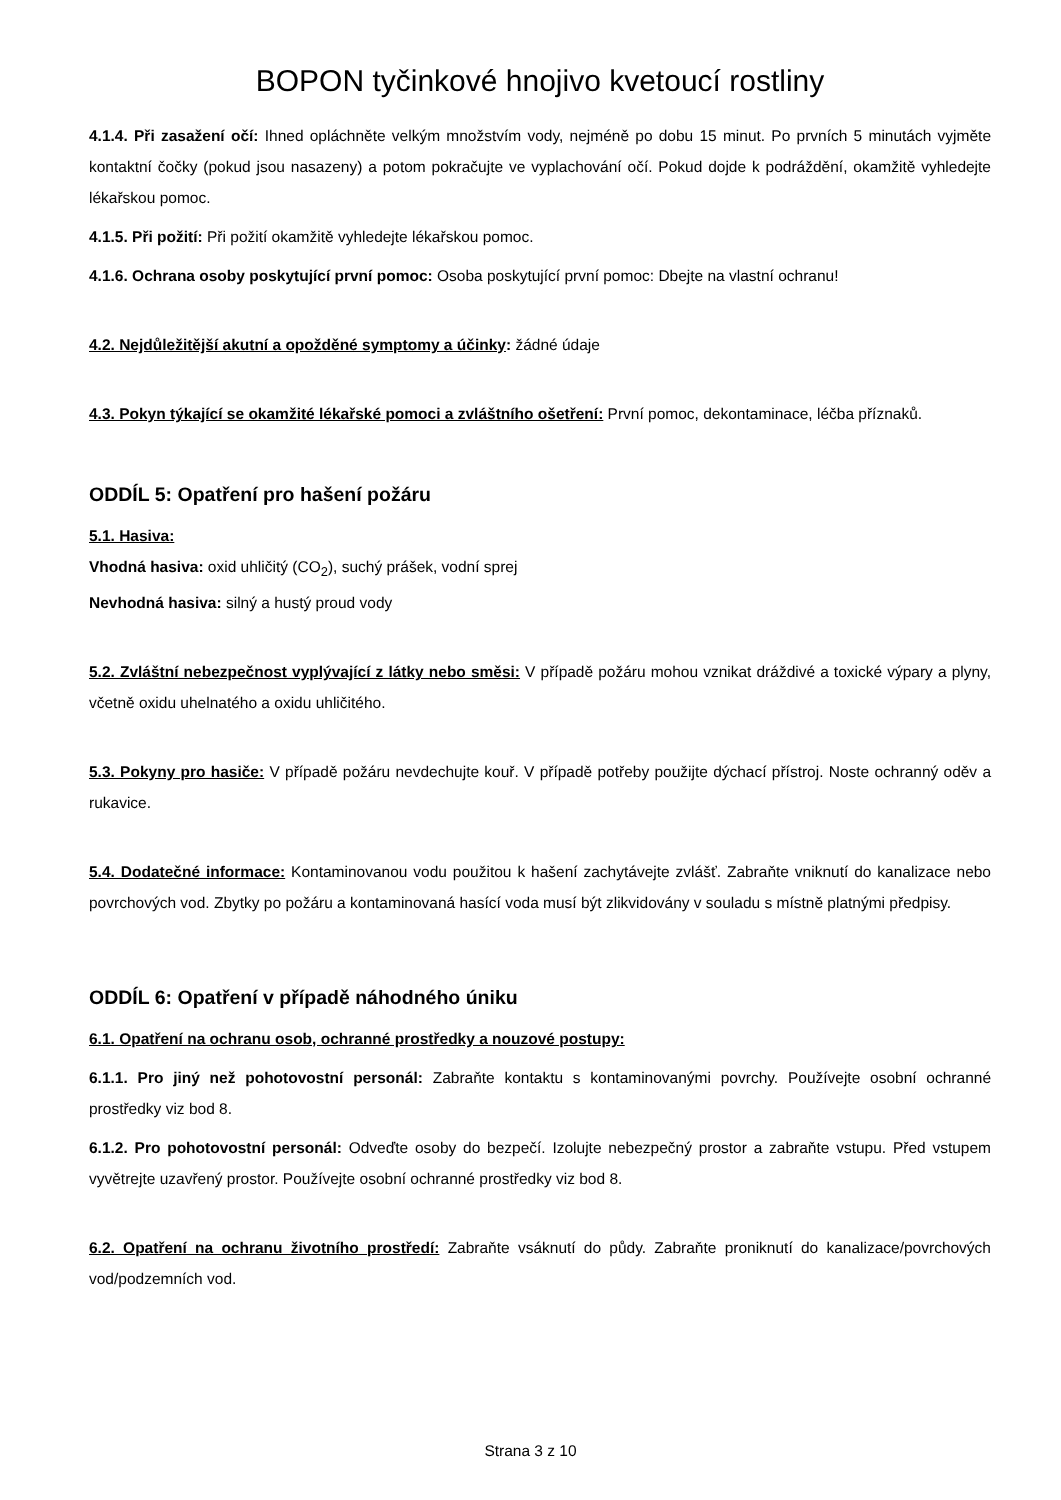BOPON tyčinkové hnojivo kvetoucí rostliny
4.1.4. Při zasažení očí: Ihned opláchněte velkým množstvím vody, nejméně po dobu 15 minut. Po prvních 5 minutách vyjměte kontaktní čočky (pokud jsou nasazeny) a potom pokračujte ve vyplachování očí. Pokud dojde k podráždění, okamžitě vyhledejte lékařskou pomoc.
4.1.5. Při požití: Při požití okamžitě vyhledejte lékařskou pomoc.
4.1.6. Ochrana osoby poskytující první pomoc: Osoba poskytující první pomoc: Dbejte na vlastní ochranu!
4.2. Nejdůležitější akutní a opožděné symptomy a účinky: žádné údaje
4.3. Pokyn týkající se okamžité lékařské pomoci a zvláštního ošetření: První pomoc, dekontaminace, léčba příznaků.
ODDÍL 5: Opatření pro hašení požáru
5.1. Hasiva:
Vhodná hasiva: oxid uhličitý (CO<sub>2</sub>), suchý prášek, vodní sprej
Nevhodná hasiva: silný a hustý proud vody
5.2. Zvláštní nebezpečnost vyplývající z látky nebo směsi: V případě požáru mohou vznikat dráždivé a toxické výpary a plyny, včetně oxidu uhelnatého a oxidu uhličitého.
5.3. Pokyny pro hasiče: V případě požáru nevdechujte kouř. V případě potřeby použijte dýchací přístroj. Noste ochranný oděv a rukavice.
5.4. Dodatečné informace: Kontaminovanou vodu použitou k hašení zachytávejte zvlášť. Zabraňte vniknutí do kanalizace nebo povrchových vod. Zbytky po požáru a kontaminovaná hasící voda musí být zlikvidovány v souladu s místně platnými předpisy.
ODDÍL 6: Opatření v případě náhodného úniku
6.1. Opatření na ochranu osob, ochranné prostředky a nouzové postupy:
6.1.1. Pro jiný než pohotovostní personál: Zabraňte kontaktu s kontaminovanými povrchy. Používejte osobní ochranné prostředky viz bod 8.
6.1.2. Pro pohotovostní personál: Odveďte osoby do bezpečí. Izolujte nebezpečný prostor a zabraňte vstupu. Před vstupem vyvětrejte uzavřený prostor. Používejte osobní ochranné prostředky viz bod 8.
6.2. Opatření na ochranu životního prostředí: Zabraňte vsáknutí do půdy. Zabraňte proniknutí do kanalizace/povrchových vod/podzemních vod.
Strana 3 z 10